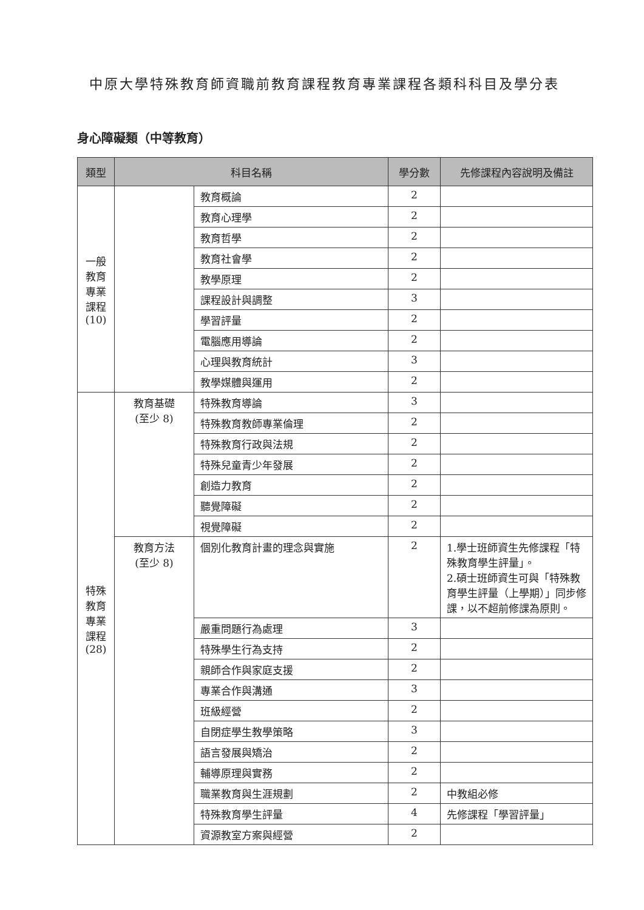中原大學特殊教育師資職前教育課程教育專業課程各類科科目及學分表
身心障礙類（中等教育）
| 類型 | 科目名稱 | | 學分數 | 先修課程內容說明及備註 |
| --- | --- | --- | --- | --- |
| 一般 教育 專業 課程 (10) | | 教育概論 | 2 | |
| | | 教育心理學 | 2 | |
| | | 教育哲學 | 2 | |
| | | 教育社會學 | 2 | |
| | | 教學原理 | 2 | |
| | | 課程設計與調整 | 3 | |
| | | 學習評量 | 2 | |
| | | 電腦應用導論 | 2 | |
| | | 心理與教育統計 | 3 | |
| | | 教學媒體與運用 | 2 | |
| 特殊 教育 專業 課程 (28) | 教育基礎 (至少 8) | 特殊教育導論 | 3 | |
| | | 特殊教育教師專業倫理 | 2 | |
| | | 特殊教育行政與法規 | 2 | |
| | | 特殊兒童青少年發展 | 2 | |
| | | 創造力教育 | 2 | |
| | | 聽覺障礙 | 2 | |
| | | 視覺障礙 | 2 | |
| | 教育方法 (至少 8) | 個別化教育計畫的理念與實施 | 2 | 1.學士班師資生先修課程「特殊教育學生評量」。 2.碩士班師資生可與「特殊教育學生評量（上學期）」同步修課，以不超前修課為原則。 |
| | | 嚴重問題行為處理 | 3 | |
| | | 特殊學生行為支持 | 2 | |
| | | 親師合作與家庭支援 | 2 | |
| | | 專業合作與溝通 | 3 | |
| | | 班級經營 | 2 | |
| | | 自閉症學生教學策略 | 3 | |
| | | 語言發展與矯治 | 2 | |
| | | 輔導原理與實務 | 2 | |
| | | 職業教育與生涯規劃 | 2 | 中教組必修 |
| | | 特殊教育學生評量 | 4 | 先修課程「學習評量」 |
| | | 資源教室方案與經營 | 2 | |